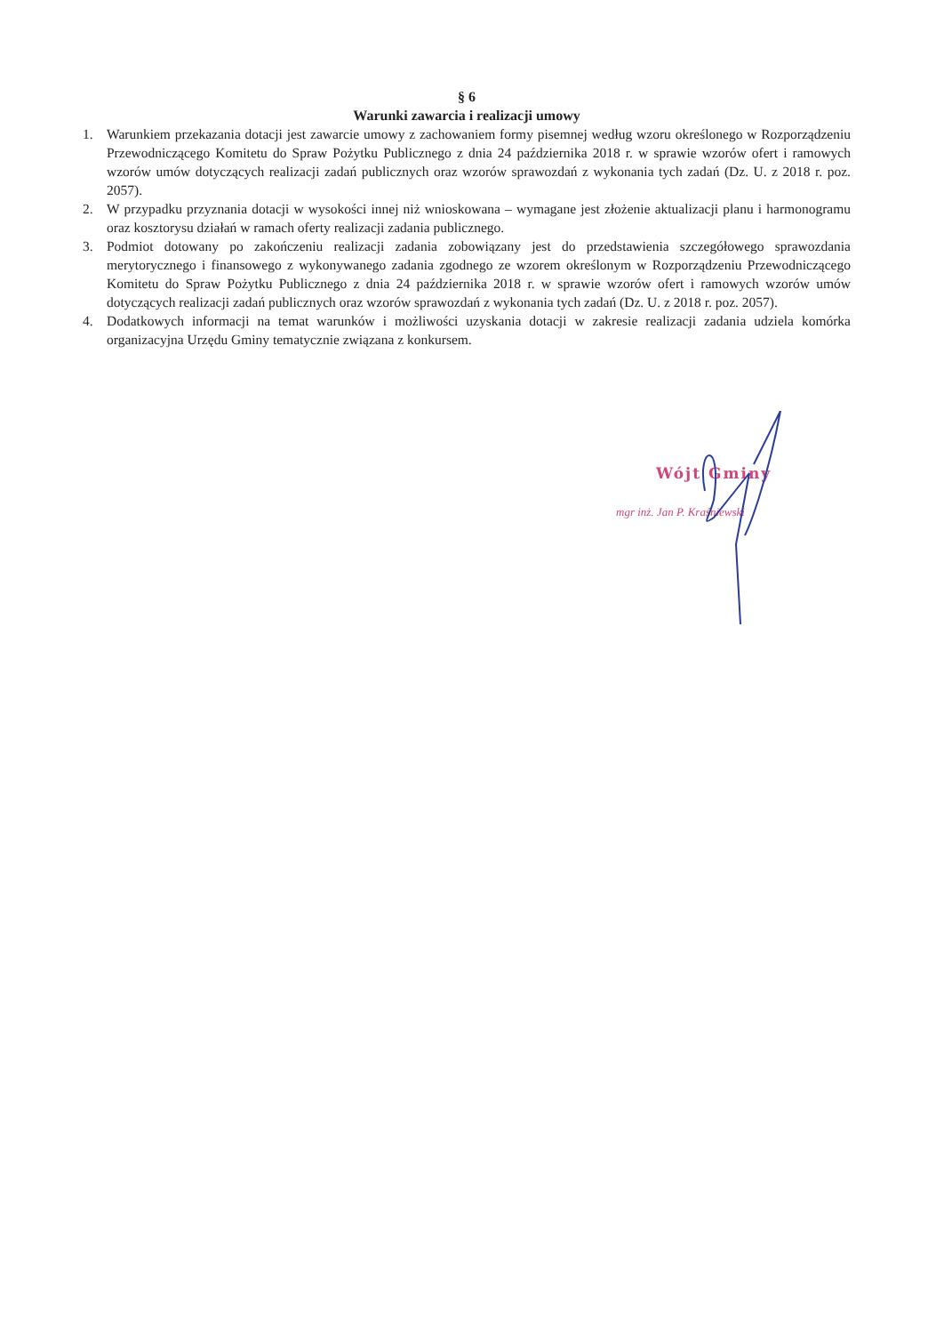§ 6
Warunki zawarcia i realizacji umowy
1. Warunkiem przekazania dotacji jest zawarcie umowy z zachowaniem formy pisemnej według wzoru określonego w Rozporządzeniu Przewodniczącego Komitetu do Spraw Pożytku Publicznego z dnia 24 października 2018 r. w sprawie wzorów ofert i ramowych wzorów umów dotyczących realizacji zadań publicznych oraz wzorów sprawozdań z wykonania tych zadań (Dz. U. z 2018 r. poz. 2057).
2. W przypadku przyznania dotacji w wysokości innej niż wnioskowana – wymagane jest złożenie aktualizacji planu i harmonogramu oraz kosztorysu działań w ramach oferty realizacji zadania publicznego.
3. Podmiot dotowany po zakończeniu realizacji zadania zobowiązany jest do przedstawienia szczegółowego sprawozdania merytorycznego i finansowego z wykonywanego zadania zgodnego ze wzorem określonym w Rozporządzeniu Przewodniczącego Komitetu do Spraw Pożytku Publicznego z dnia 24 października 2018 r. w sprawie wzorów ofert i ramowych wzorów umów dotyczących realizacji zadań publicznych oraz wzorów sprawozdań z wykonania tych zadań (Dz. U. z 2018 r. poz. 2057).
4. Dodatkowych informacji na temat warunków i możliwości uzyskania dotacji w zakresie realizacji zadania udziela komórka organizacyjna Urzędu Gminy tematycznie związana z konkursem.
Wójt Gminy
mgr inż. Jan P. Kraśniewski